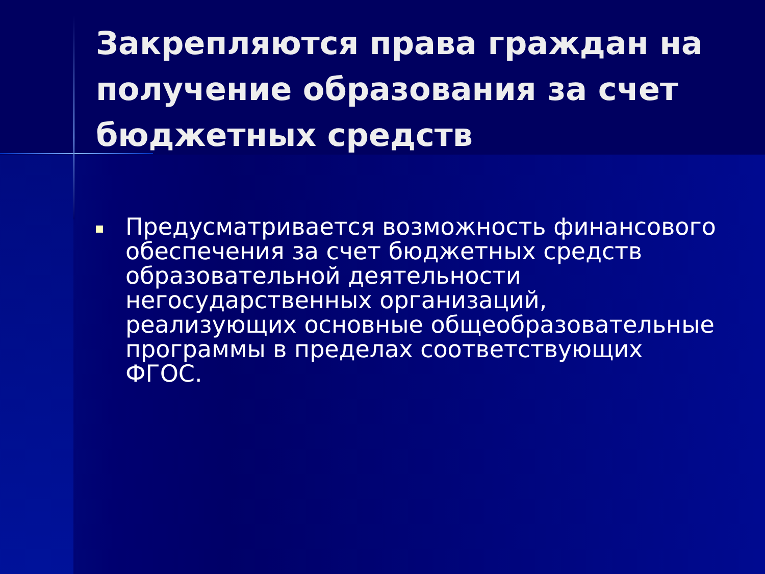Закрепляются права граждан на получение образования за счет бюджетных средств
Предусматривается возможность финансового обеспечения за счет бюджетных средств образовательной деятельности негосударственных организаций, реализующих основные общеобразовательные программы в пределах соответствующих ФГОС.